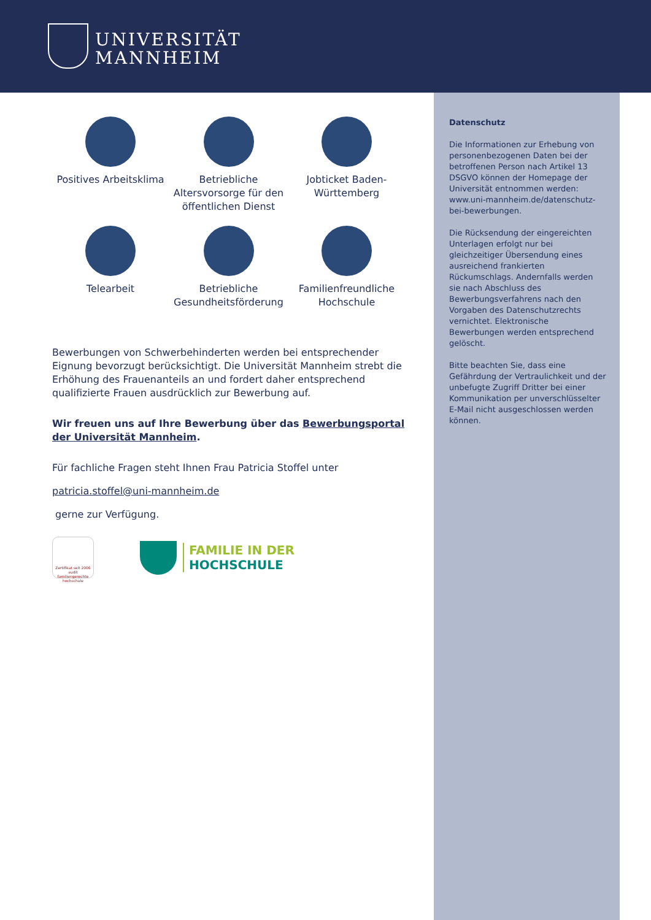UNIVERSITÄT
MANNHEIM
Datenschutz
Die Informationen zur Erhebung von personenbezogenen Daten bei der betroffenen Person nach Artikel 13 DSGVO können der Homepage der Universität entnommen werden: www.uni-mannheim.de/datenschutz-bei-bewerbungen.
Die Rücksendung der eingereichten Unterlagen erfolgt nur bei gleichzeitiger Übersendung eines ausreichend frankierten Rückumschlags. Andernfalls werden sie nach Abschluss des Bewerbungsverfahrens nach den Vorgaben des Datenschutzrechts vernichtet. Elektronische Bewerbungen werden entsprechend gelöscht.
Bitte beachten Sie, dass eine Gefährdung der Vertraulichkeit und der unbefugte Zugriff Dritter bei einer Kommunikation per unverschlüsselter E-Mail nicht ausgeschlossen werden können.
Positives Arbeitsklima
Betriebliche Altersvorsorge für den öffentlichen Dienst
Jobticket Baden-Württemberg
Telearbeit
Betriebliche Gesundheitsförderung
Familienfreundliche Hochschule
Bewerbungen von Schwerbehinderten werden bei entsprechender Eignung bevorzugt berücksichtigt. Die Universität Mannheim strebt die Erhöhung des Frauenanteils an und fordert daher entsprechend qualifizierte Frauen ausdrücklich zur Bewerbung auf.
Wir freuen uns auf Ihre Bewerbung über das Bewerbungsportal der Universität Mannheim.
Für fachliche Fragen steht Ihnen Frau Patricia Stoffel unter
patricia.stoffel@uni-mannheim.de
gerne zur Verfügung.
Zertifikat seit 2006 audit familiengerechte hochschule
FAMILIE IN DER
HOCHSCHULE